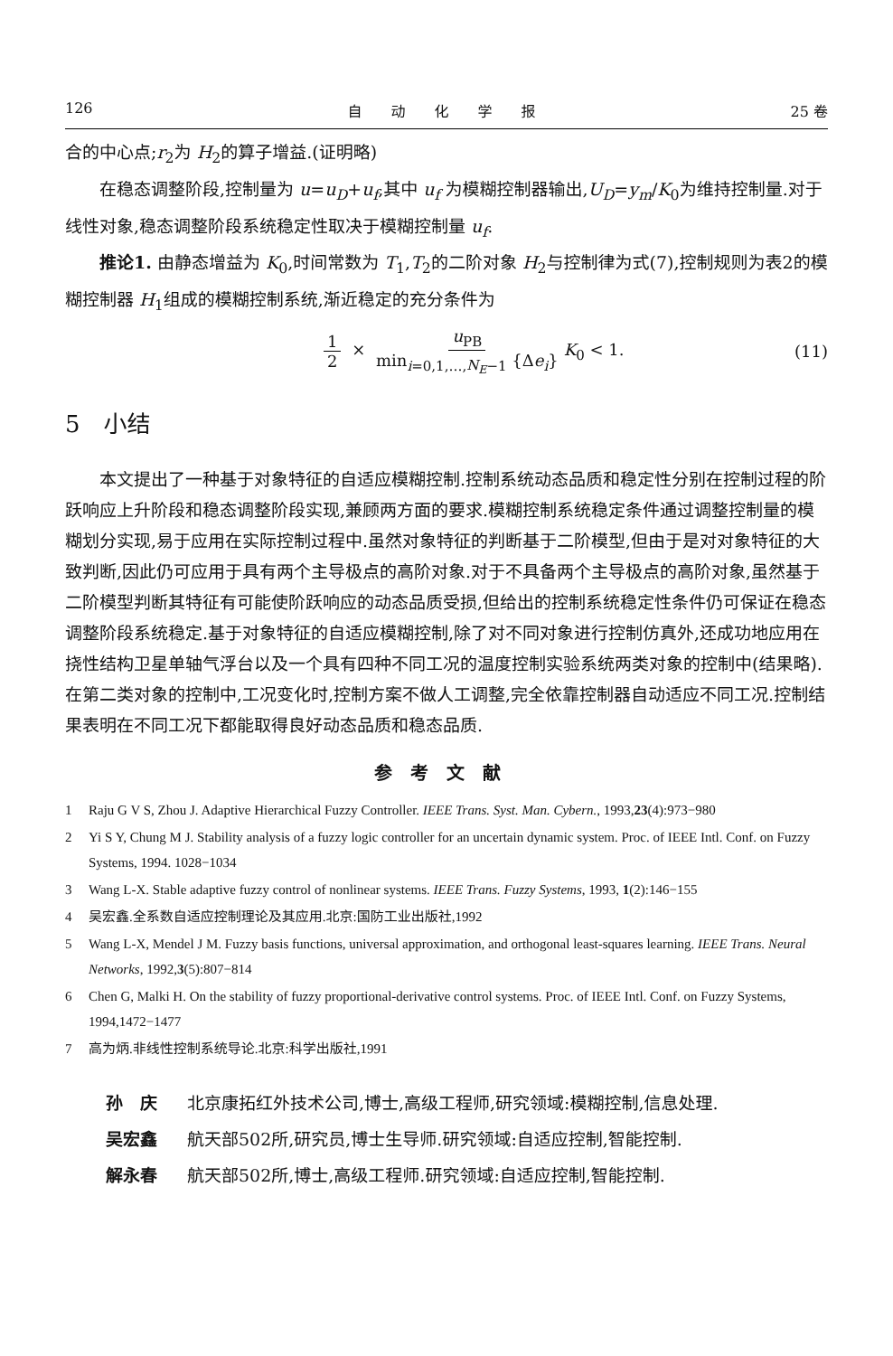126 自　　动　　化　　学　　报 25 卷
合的中心点;r<sub>2</sub>为 H<sub>2</sub>的算子增益.(证明略)
在稳态调整阶段,控制量为 u=u<sub>D</sub>+u<sub>f</sub>,其中 u<sub>f</sub> 为模糊控制器输出,U<sub>D</sub>=y<sub>m</sub>/K<sub>0</sub>为维持控制量.对于线性对象,稳态调整阶段系统稳定性取决于模糊控制量 u<sub>f</sub>.
推论1. 由静态增益为 K<sub>0</sub>,时间常数为 T<sub>1</sub>,T<sub>2</sub>的二阶对象 H<sub>2</sub>与控制律为式(7),控制规则为表2的模糊控制器 H<sub>1</sub>组成的模糊控制系统,渐近稳定的充分条件为
1 2 × u<sub>PB</sub> min<sub>i=0,1,…,N<sub>E</sub>−1</sub> {Δe<sub>i</sub>} K<sub>0</sub> < 1. (11)
5　小结
本文提出了一种基于对象特征的自适应模糊控制.控制系统动态品质和稳定性分别在控制过程的阶跃响应上升阶段和稳态调整阶段实现,兼顾两方面的要求.模糊控制系统稳定条件通过调整控制量的模糊划分实现,易于应用在实际控制过程中.虽然对象特征的判断基于二阶模型,但由于是对对象特征的大致判断,因此仍可应用于具有两个主导极点的高阶对象.对于不具备两个主导极点的高阶对象,虽然基于二阶模型判断其特征有可能使阶跃响应的动态品质受损,但给出的控制系统稳定性条件仍可保证在稳态调整阶段系统稳定.基于对象特征的自适应模糊控制,除了对不同对象进行控制仿真外,还成功地应用在挠性结构卫星单轴气浮台以及一个具有四种不同工况的温度控制实验系统两类对象的控制中(结果略).在第二类对象的控制中,工况变化时,控制方案不做人工调整,完全依靠控制器自动适应不同工况.控制结果表明在不同工况下都能取得良好动态品质和稳态品质.
参考文献
1 Raju G V S, Zhou J. Adaptive Hierarchical Fuzzy Controller. IEEE Trans. Syst. Man. Cybern., 1993,23(4):973−980
2 Yi S Y, Chung M J. Stability analysis of a fuzzy logic controller for an uncertain dynamic system. Proc. of IEEE Intl. Conf. on Fuzzy Systems, 1994. 1028−1034
3 Wang L-X. Stable adaptive fuzzy control of nonlinear systems. IEEE Trans. Fuzzy Systems, 1993, 1(2):146−155
4 吴宏鑫.全系数自适应控制理论及其应用.北京:国防工业出版社,1992
5 Wang L-X, Mendel J M. Fuzzy basis functions, universal approximation, and orthogonal least-squares learning. IEEE Trans. Neural Networks, 1992,3(5):807−814
6 Chen G, Malki H. On the stability of fuzzy proportional-derivative control systems. Proc. of IEEE Intl. Conf. on Fuzzy Systems, 1994,1472−1477
7 高为炳.非线性控制系统导论.北京:科学出版社,1991
孙　庆 北京康拓红外技术公司,博士,高级工程师,研究领域:模糊控制,信息处理.
吴宏鑫 航天部502所,研究员,博士生导师.研究领域:自适应控制,智能控制.
解永春 航天部502所,博士,高级工程师.研究领域:自适应控制,智能控制.